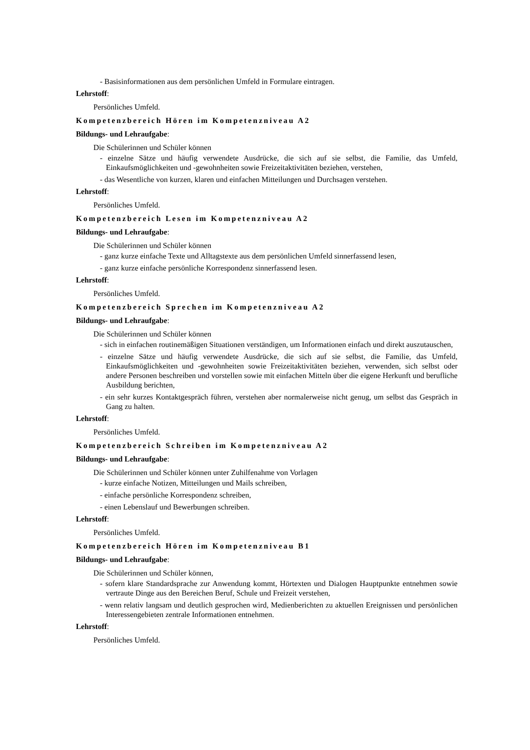- Basisinformationen aus dem persönlichen Umfeld in Formulare eintragen.
Lehrstoff:
Persönliches Umfeld.
Kompetenzbereich Hören im Kompetenzniveau A2
Bildungs- und Lehraufgabe:
Die Schülerinnen und Schüler können
- einzelne Sätze und häufig verwendete Ausdrücke, die sich auf sie selbst, die Familie, das Umfeld, Einkaufsmöglichkeiten und -gewohnheiten sowie Freizeitaktivitäten beziehen, verstehen,
- das Wesentliche von kurzen, klaren und einfachen Mitteilungen und Durchsagen verstehen.
Lehrstoff:
Persönliches Umfeld.
Kompetenzbereich Lesen im Kompetenzniveau A2
Bildungs- und Lehraufgabe:
Die Schülerinnen und Schüler können
- ganz kurze einfache Texte und Alltagstexte aus dem persönlichen Umfeld sinnerfassend lesen,
- ganz kurze einfache persönliche Korrespondenz sinnerfassend lesen.
Lehrstoff:
Persönliches Umfeld.
Kompetenzbereich Sprechen im Kompetenzniveau A2
Bildungs- und Lehraufgabe:
Die Schülerinnen und Schüler können
- sich in einfachen routinemäßigen Situationen verständigen, um Informationen einfach und direkt auszutauschen,
- einzelne Sätze und häufig verwendete Ausdrücke, die sich auf sie selbst, die Familie, das Umfeld, Einkaufsmöglichkeiten und -gewohnheiten sowie Freizeitaktivitäten beziehen, verwenden, sich selbst oder andere Personen beschreiben und vorstellen sowie mit einfachen Mitteln über die eigene Herkunft und berufliche Ausbildung berichten,
- ein sehr kurzes Kontaktgespräch führen, verstehen aber normalerweise nicht genug, um selbst das Gespräch in Gang zu halten.
Lehrstoff:
Persönliches Umfeld.
Kompetenzbereich Schreiben im Kompetenzniveau A2
Bildungs- und Lehraufgabe:
Die Schülerinnen und Schüler können unter Zuhilfenahme von Vorlagen
- kurze einfache Notizen, Mitteilungen und Mails schreiben,
- einfache persönliche Korrespondenz schreiben,
- einen Lebenslauf und Bewerbungen schreiben.
Lehrstoff:
Persönliches Umfeld.
Kompetenzbereich Hören im Kompetenzniveau B1
Bildungs- und Lehraufgabe:
Die Schülerinnen und Schüler können,
- sofern klare Standardsprache zur Anwendung kommt, Hörtexten und Dialogen Hauptpunkte entnehmen sowie vertraute Dinge aus den Bereichen Beruf, Schule und Freizeit verstehen,
- wenn relativ langsam und deutlich gesprochen wird, Medienberichten zu aktuellen Ereignissen und persönlichen Interessengebieten zentrale Informationen entnehmen.
Lehrstoff:
Persönliches Umfeld.